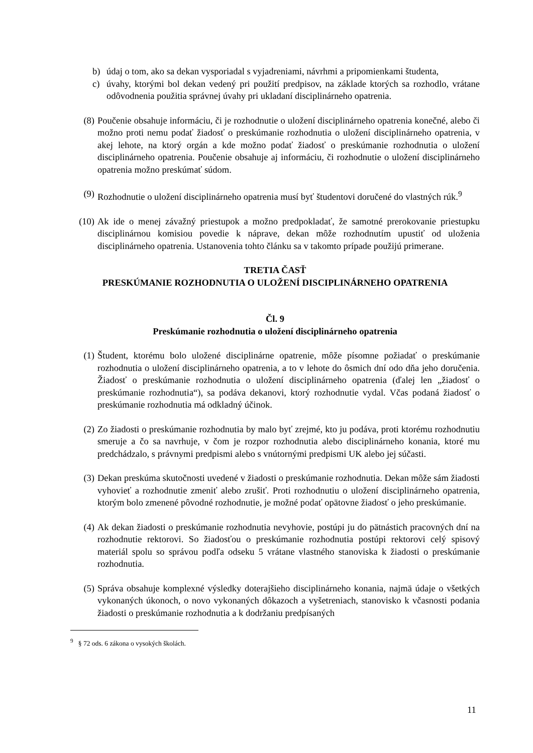b) údaj o tom, ako sa dekan vysporiadal s vyjadreniami, návrhmi a pripomienkami študenta,
c) úvahy, ktorými bol dekan vedený pri použití predpisov, na základe ktorých sa rozhodlo, vrátane odôvodnenia použitia správnej úvahy pri ukladaní disciplinárneho opatrenia.
(8) Poučenie obsahuje informáciu, či je rozhodnutie o uložení disciplinárneho opatrenia konečné, alebo či možno proti nemu podať žiadosť o preskúmanie rozhodnutia o uložení disciplinárneho opatrenia, v akej lehote, na ktorý orgán a kde možno podať žiadosť o preskúmanie rozhodnutia o uložení disciplinárneho opatrenia. Poučenie obsahuje aj informáciu, či rozhodnutie o uložení disciplinárneho opatrenia možno preskúmať súdom.
(9) Rozhodnutie o uložení disciplinárneho opatrenia musí byť študentovi doručené do vlastných rúk.<sup>9</sup>
(10) Ak ide o menej závažný priestupok a možno predpokladať, že samotné prerokovanie priestupku disciplinárnou komisiou povedie k náprave, dekan môže rozhodnutím upustiť od uloženia disciplinárneho opatrenia. Ustanovenia tohto článku sa v takomto prípade použijú primerane.
TRETIA ČASŤ
PRESKÚMANIE ROZHODNUTIA O ULOŽENÍ DISCIPLINÁRNEHO OPATRENIA
Čl. 9
Preskúmanie rozhodnutia o uložení disciplinárneho opatrenia
(1) Študent, ktorému bolo uložené disciplinárne opatrenie, môže písomne požiadať o preskúmanie rozhodnutia o uložení disciplinárneho opatrenia, a to v lehote do ôsmich dní odo dňa jeho doručenia. Žiadosť o preskúmanie rozhodnutia o uložení disciplinárneho opatrenia (ďalej len „žiadosť o preskúmanie rozhodnutia“), sa podáva dekanovi, ktorý rozhodnutie vydal. Včas podaná žiadosť o preskúmanie rozhodnutia má odkladný účinok.
(2) Zo žiadosti o preskúmanie rozhodnutia by malo byť zrejmé, kto ju podáva, proti ktorému rozhodnutiu smeruje a čo sa navrhuje, v čom je rozpor rozhodnutia alebo disciplinárneho konania, ktoré mu predchádzalo, s právnymi predpismi alebo s vnútornými predpismi UK alebo jej súčasti.
(3) Dekan preskúma skutočnosti uvedené v žiadosti o preskúmanie rozhodnutia. Dekan môže sám žiadosti vyhovieť a rozhodnutie zmeniť alebo zrušiť. Proti rozhodnutiu o uložení disciplinárneho opatrenia, ktorým bolo zmenené pôvodné rozhodnutie, je možné podať opätovne žiadosť o jeho preskúmanie.
(4) Ak dekan žiadosti o preskúmanie rozhodnutia nevyhovie, postúpi ju do pätnástich pracovných dní na rozhodnutie rektorovi. So žiadosťou o preskúmanie rozhodnutia postúpi rektorovi celý spisový materiál spolu so správou podľa odseku 5 vrátane vlastného stanoviska k žiadosti o preskúmanie rozhodnutia.
(5) Správa obsahuje komplexné výsledky doterajšieho disciplinárneho konania, najmä údaje o všetkých vykonaných úkonoch, o novo vykonaných dôkazoch a vyšetreniach, stanovisko k včasnosti podania žiadosti o preskúmanie rozhodnutia a k dodržaniu predpísaných
<sup>9</sup> § 72 ods. 6 zákona o vysokých školách.
11